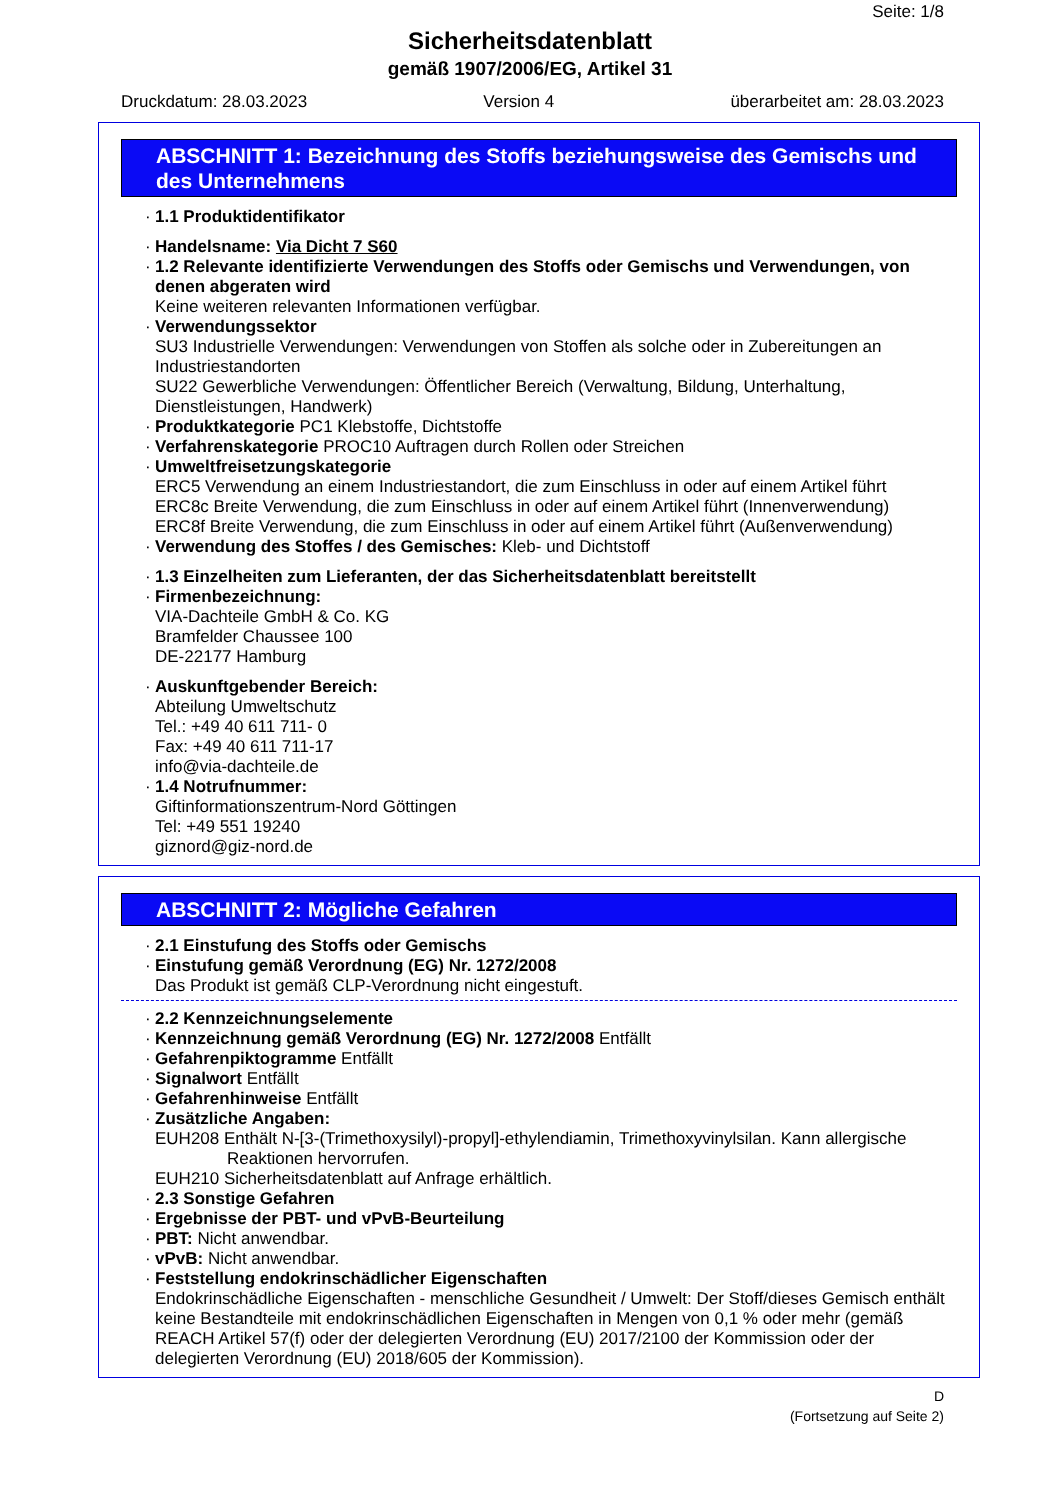Seite: 1/8
Sicherheitsdatenblatt
gemäß 1907/2006/EG, Artikel 31
Druckdatum: 28.03.2023 Version 4 überarbeitet am: 28.03.2023
ABSCHNITT 1: Bezeichnung des Stoffs beziehungsweise des Gemischs und des Unternehmens
· 1.1 Produktidentifikator
· Handelsname: Via Dicht 7 S60
· 1.2 Relevante identifizierte Verwendungen des Stoffs oder Gemischs und Verwendungen, von denen abgeraten wird
Keine weiteren relevanten Informationen verfügbar.
· Verwendungssektor
SU3 Industrielle Verwendungen: Verwendungen von Stoffen als solche oder in Zubereitungen an Industriestandorten
SU22 Gewerbliche Verwendungen: Öffentlicher Bereich (Verwaltung, Bildung, Unterhaltung, Dienstleistungen, Handwerk)
· Produktkategorie PC1 Klebstoffe, Dichtstoffe
· Verfahrenskategorie PROC10 Auftragen durch Rollen oder Streichen
· Umweltfreisetzungskategorie
ERC5 Verwendung an einem Industriestandort, die zum Einschluss in oder auf einem Artikel führt
ERC8c Breite Verwendung, die zum Einschluss in oder auf einem Artikel führt (Innenverwendung)
ERC8f Breite Verwendung, die zum Einschluss in oder auf einem Artikel führt (Außenverwendung)
· Verwendung des Stoffes / des Gemisches: Kleb- und Dichtstoff
· 1.3 Einzelheiten zum Lieferanten, der das Sicherheitsdatenblatt bereitstellt
· Firmenbezeichnung:
VIA-Dachteile GmbH & Co. KG
Bramfelder Chaussee 100
DE-22177 Hamburg
· Auskunftgebender Bereich:
Abteilung Umweltschutz
Tel.: +49 40 611 711- 0
Fax: +49 40 611 711-17
info@via-dachteile.de
· 1.4 Notrufnummer:
Giftinformationszentrum-Nord Göttingen
Tel: +49 551 19240
giznord@giz-nord.de
ABSCHNITT 2: Mögliche Gefahren
· 2.1 Einstufung des Stoffs oder Gemischs
· Einstufung gemäß Verordnung (EG) Nr. 1272/2008
Das Produkt ist gemäß CLP-Verordnung nicht eingestuft.
· 2.2 Kennzeichnungselemente
· Kennzeichnung gemäß Verordnung (EG) Nr. 1272/2008 Entfällt
· Gefahrenpiktogramme Entfällt
· Signalwort Entfällt
· Gefahrenhinweise Entfällt
· Zusätzliche Angaben:
EUH208 Enthält N-[3-(Trimethoxysilyl)-propyl]-ethylendiamin, Trimethoxyvinylsilan. Kann allergische
Reaktionen hervorrufen.
EUH210 Sicherheitsdatenblatt auf Anfrage erhältlich.
· 2.3 Sonstige Gefahren
· Ergebnisse der PBT- und vPvB-Beurteilung
· PBT: Nicht anwendbar.
· vPvB: Nicht anwendbar.
· Feststellung endokrinschädlicher Eigenschaften
Endokrinschädliche Eigenschaften - menschliche Gesundheit / Umwelt: Der Stoff/dieses Gemisch enthält keine Bestandteile mit endokrinschädlichen Eigenschaften in Mengen von 0,1 % oder mehr (gemäß REACH Artikel 57(f) oder der delegierten Verordnung (EU) 2017/2100 der Kommission oder der delegierten Verordnung (EU) 2018/605 der Kommission).
D
(Fortsetzung auf Seite 2)